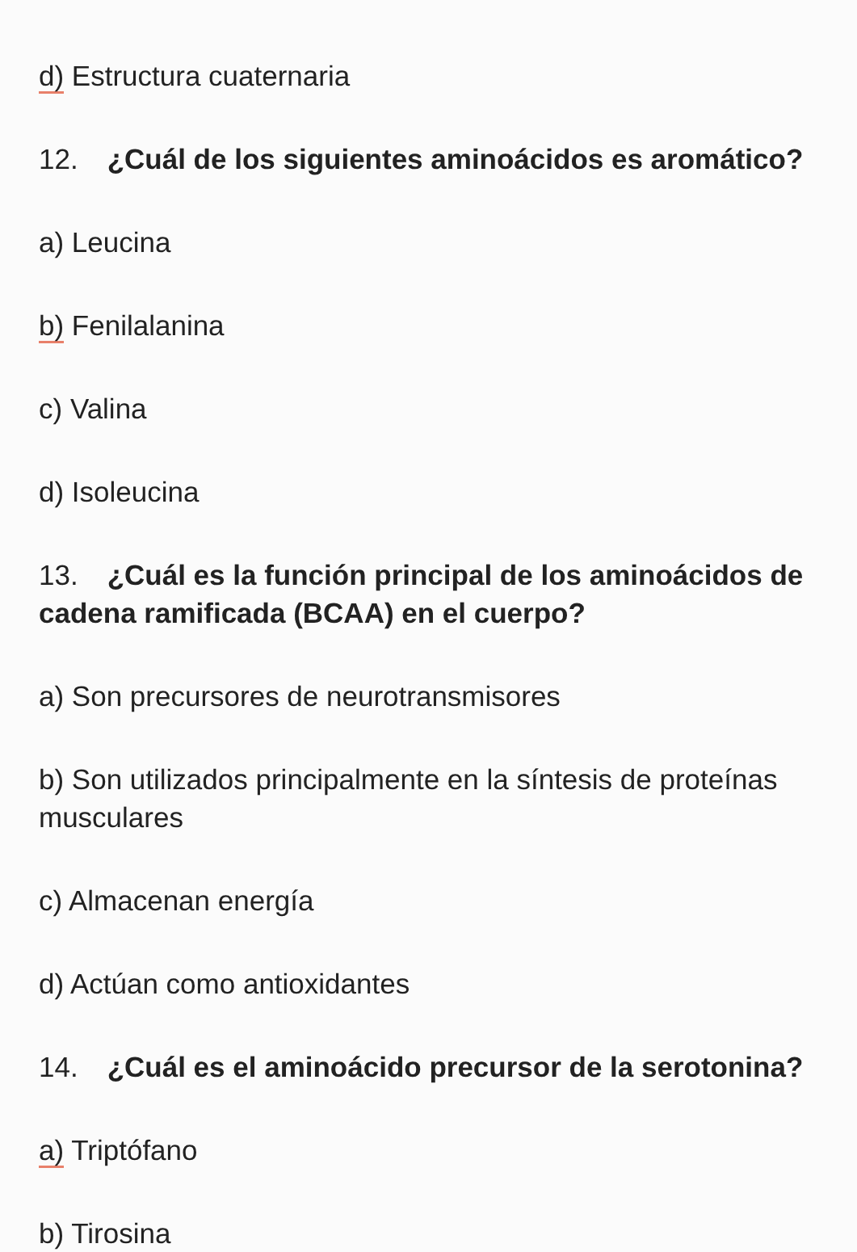d) Estructura cuaternaria
12. ¿Cuál de los siguientes aminoácidos es aromático?
a) Leucina
b) Fenilalanina
c) Valina
d) Isoleucina
13. ¿Cuál es la función principal de los aminoácidos de cadena ramificada (BCAA) en el cuerpo?
a) Son precursores de neurotransmisores
b) Son utilizados principalmente en la síntesis de proteínas musculares
c) Almacenan energía
d) Actúan como antioxidantes
14. ¿Cuál es el aminoácido precursor de la serotonina?
a) Triptófano
b) Tirosina